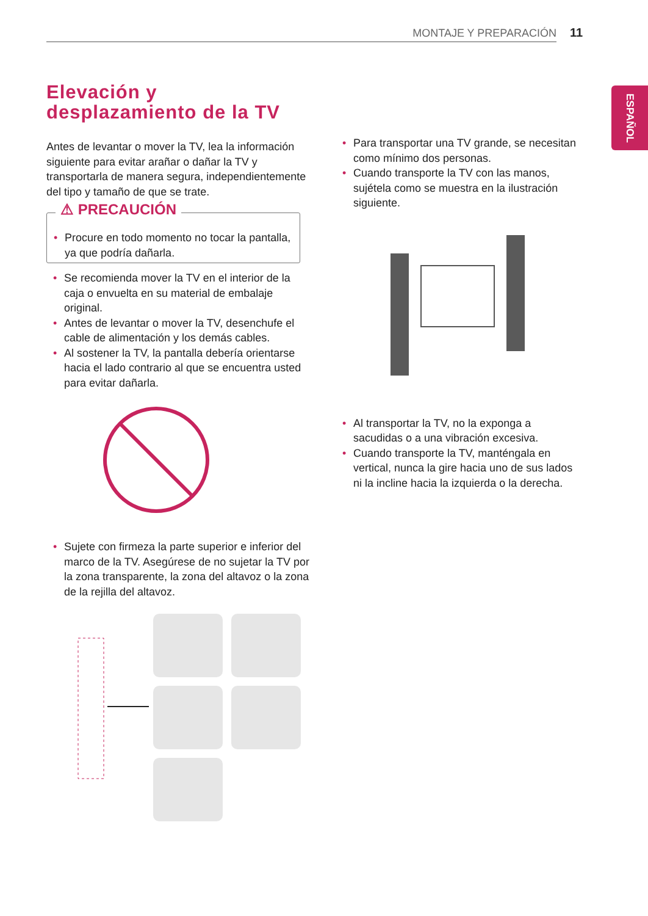MONTAJE Y PREPARACIÓN 11
ESPAÑOL
Elevación y desplazamiento de la TV
Antes de levantar o mover la TV, lea la información siguiente para evitar arañar o dañar la TV y transportarla de manera segura, independientemente del tipo y tamaño de que se trate.
⚠ PRECAUCIÓN
Procure en todo momento no tocar la pantalla, ya que podría dañarla.
Se recomienda mover la TV en el interior de la caja o envuelta en su material de embalaje original.
Antes de levantar o mover la TV, desenchufe el cable de alimentación y los demás cables.
Al sostener la TV, la pantalla debería orientarse hacia el lado contrario al que se encuentra usted para evitar dañarla.
Sujete con firmeza la parte superior e inferior del marco de la TV. Asegúrese de no sujetar la TV por la zona transparente, la zona del altavoz o la zona de la rejilla del altavoz.
Para transportar una TV grande, se necesitan como mínimo dos personas.
Cuando transporte la TV con las manos, sujétela como se muestra en la ilustración siguiente.
Al transportar la TV, no la exponga a sacudidas o a una vibración excesiva.
Cuando transporte la TV, manténgala en vertical, nunca la gire hacia uno de sus lados ni la incline hacia la izquierda o la derecha.